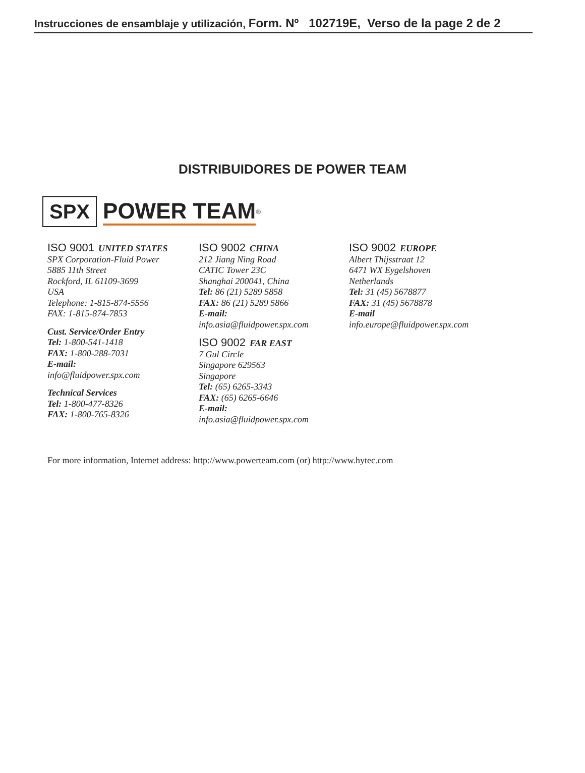Instrucciones de ensamblaje y utilización, Form. Nº 102719E, Verso de la page 2 de 2
DISTRIBUIDORES DE POWER TEAM
SPX POWER TEAM<sup>®</sup>
ISO 9001 UNITED STATES
SPX Corporation-Fluid Power
5885 11th Street
Rockford, IL 61109-3699
USA
Telephone: 1-815-874-5556
FAX: 1-815-874-7853
Cust. Service/Order Entry
Tel: 1-800-541-1418
FAX: 1-800-288-7031
E-mail:
info@fluidpower.spx.com
Technical Services
Tel: 1-800-477-8326
FAX: 1-800-765-8326
ISO 9002 CHINA
212 Jiang Ning Road
CATIC Tower 23C
Shanghai 200041, China
Tel: 86 (21) 5289 5858
FAX: 86 (21) 5289 5866
E-mail:
info.asia@fluidpower.spx.com
ISO 9002 FAR EAST
7 Gul Circle
Singapore 629563
Singapore
Tel: (65) 6265-3343
FAX: (65) 6265-6646
E-mail:
info.asia@fluidpower.spx.com
ISO 9002 EUROPE
Albert Thijsstraat 12
6471 WX Eygelshoven
Netherlands
Tel: 31 (45) 5678877
FAX: 31 (45) 5678878
E-mail
info.europe@fluidpower.spx.com
For more information, Internet address: http://www.powerteam.com (or) http://www.hytec.com